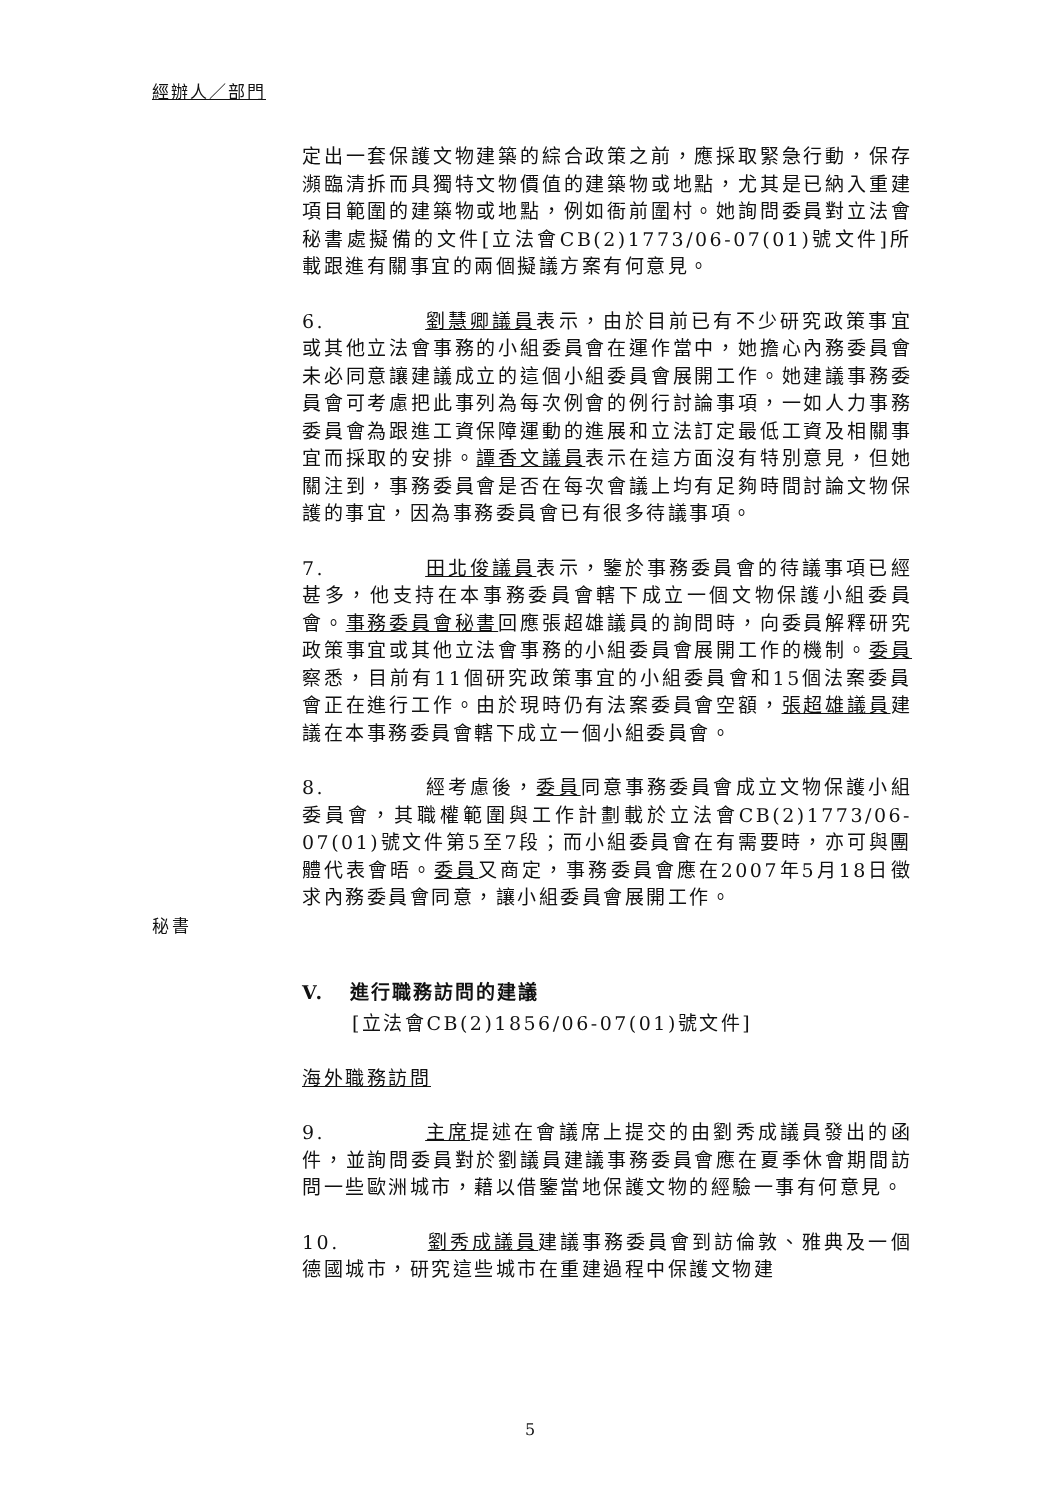經辦人／部門
定出一套保護文物建築的綜合政策之前，應採取緊急行動，保存瀕臨清拆而具獨特文物價值的建築物或地點，尤其是已納入重建項目範圍的建築物或地點，例如衙前圍村。她詢問委員對立法會秘書處擬備的文件[立法會CB(2)1773/06-07(01)號文件]所載跟進有關事宜的兩個擬議方案有何意見。
6. 劉慧卿議員表示，由於目前已有不少研究政策事宜或其他立法會事務的小組委員會在運作當中，她擔心內務委員會未必同意讓建議成立的這個小組委員會展開工作。她建議事務委員會可考慮把此事列為每次例會的例行討論事項，一如人力事務委員會為跟進工資保障運動的進展和立法訂定最低工資及相關事宜而採取的安排。譚香文議員表示在這方面沒有特別意見，但她關注到，事務委員會是否在每次會議上均有足夠時間討論文物保護的事宜，因為事務委員會已有很多待議事項。
7. 田北俊議員表示，鑒於事務委員會的待議事項已經甚多，他支持在本事務委員會轄下成立一個文物保護小組委員會。事務委員會秘書回應張超雄議員的詢問時，向委員解釋研究政策事宜或其他立法會事務的小組委員會展開工作的機制。委員察悉，目前有11個研究政策事宜的小組委員會和15個法案委員會正在進行工作。由於現時仍有法案委員會空額，張超雄議員建議在本事務委員會轄下成立一個小組委員會。
秘書
8. 經考慮後，委員同意事務委員會成立文物保護小組委員會，其職權範圍與工作計劃載於立法會CB(2)1773/06-07(01)號文件第5至7段；而小組委員會在有需要時，亦可與團體代表會晤。委員又商定，事務委員會應在2007年5月18日徵求內務委員會同意，讓小組委員會展開工作。
V. 進行職務訪問的建議
[立法會CB(2)1856/06-07(01)號文件]
海外職務訪問
9. 主席提述在會議席上提交的由劉秀成議員發出的函件，並詢問委員對於劉議員建議事務委員會應在夏季休會期間訪問一些歐洲城市，藉以借鑒當地保護文物的經驗一事有何意見。
10. 劉秀成議員建議事務委員會到訪倫敦、雅典及一個德國城市，研究這些城市在重建過程中保護文物建
5